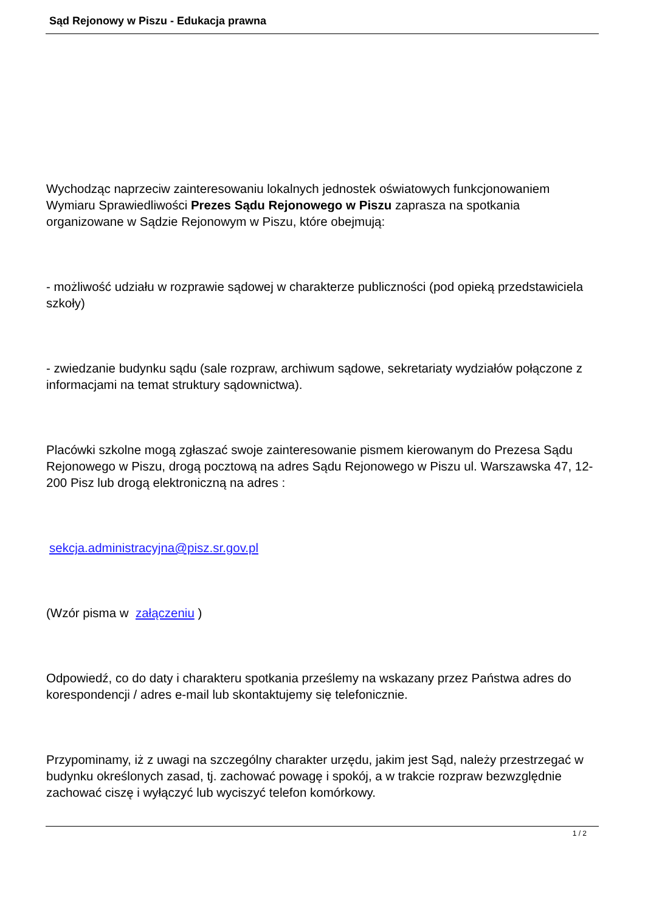Sąd Rejonowy w Piszu - Edukacja prawna
Wychodząc naprzeciw zainteresowaniu lokalnych jednostek oświatowych funkcjonowaniem Wymiaru Sprawiedliwości Prezes Sądu Rejonowego w Piszu zaprasza na spotkania organizowane w Sądzie Rejonowym w Piszu, które obejmują:
- możliwość udziału w rozprawie sądowej w charakterze publiczności (pod opieką przedstawiciela szkoły)
- zwiedzanie budynku sądu (sale rozpraw, archiwum sądowe, sekretariaty wydziałów połączone z informacjami na temat struktury sądownictwa).
Placówki szkolne mogą zgłaszać swoje zainteresowanie pismem kierowanym do Prezesa Sądu Rejonowego w Piszu, drogą pocztową na adres Sądu Rejonowego w Piszu ul. Warszawska 47, 12-200 Pisz lub drogą elektroniczną na adres :
sekcja.administracyjna@pisz.sr.gov.pl
(Wzór pisma w załączeniu )
Odpowiedź, co do daty i charakteru spotkania prześlemy na wskazany przez Państwa adres do korespondencji / adres e-mail lub skontaktujemy się telefonicznie.
Przypominamy, iż z uwagi na szczególny charakter urzędu, jakim jest Sąd, należy przestrzegać w budynku określonych zasad, tj. zachować powagę i spokój, a w trakcie rozpraw bezwzględnie zachować ciszę i wyłączyć lub wyciszyć telefon komórkowy.
1 / 2